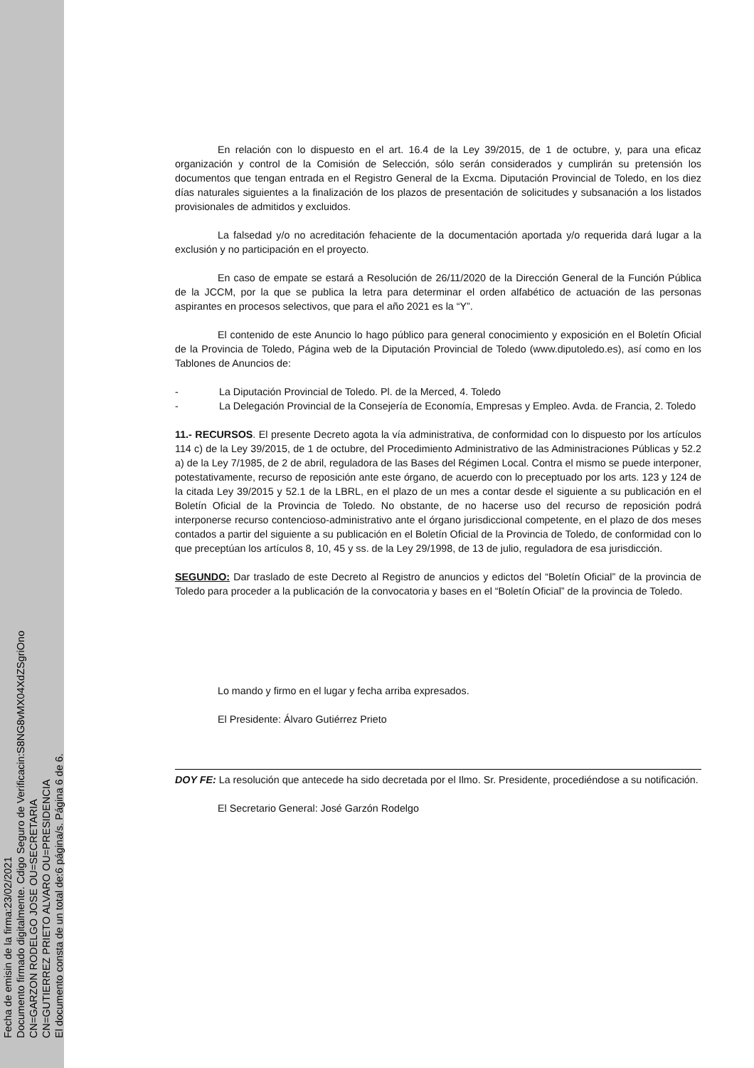Fecha de emisin de la firma:23/02/2021
Documento firmado digitalmente. Cdigo Seguro de Verificacin:S8NG8vMX04XdZSgriOno
CN=GARZON RODELGO JOSE OU=SECRETARIA
CN=GUTIERREZ PRIETO ALVARO OU=PRESIDENCIA
El documento consta de un total de:6 página/s. Página 6 de 6.
En relación con lo dispuesto en el art. 16.4 de la Ley 39/2015, de 1 de octubre, y, para una eficaz organización y control de la Comisión de Selección, sólo serán considerados y cumplirán su pretensión los documentos que tengan entrada en el Registro General de la Excma. Diputación Provincial de Toledo, en los diez días naturales siguientes a la finalización de los plazos de presentación de solicitudes y subsanación a los listados provisionales de admitidos y excluidos.
La falsedad y/o no acreditación fehaciente de la documentación aportada y/o requerida dará lugar a la exclusión y no participación en el proyecto.
En caso de empate se estará a Resolución de 26/11/2020 de la Dirección General de la Función Pública de la JCCM, por la que se publica la letra para determinar el orden alfabético de actuación de las personas aspirantes en procesos selectivos, que para el año 2021 es la “Y”.
El contenido de este Anuncio lo hago público para general conocimiento y exposición en el Boletín Oficial de la Provincia de Toledo, Página web de la Diputación Provincial de Toledo (www.diputoledo.es), así como en los Tablones de Anuncios de:
- La Diputación Provincial de Toledo. Pl. de la Merced, 4. Toledo
- La Delegación Provincial de la Consejería de Economía, Empresas y Empleo. Avda. de Francia, 2. Toledo
11.- RECURSOS. El presente Decreto agota la vía administrativa, de conformidad con lo dispuesto por los artículos 114 c) de la Ley 39/2015, de 1 de octubre, del Procedimiento Administrativo de las Administraciones Públicas y 52.2 a) de la Ley 7/1985, de 2 de abril, reguladora de las Bases del Régimen Local. Contra el mismo se puede interponer, potestativamente, recurso de reposición ante este órgano, de acuerdo con lo preceptuado por los arts. 123 y 124 de la citada Ley 39/2015 y 52.1 de la LBRL, en el plazo de un mes a contar desde el siguiente a su publicación en el Boletín Oficial de la Provincia de Toledo. No obstante, de no hacerse uso del recurso de reposición podrá interponerse recurso contencioso-administrativo ante el órgano jurisdiccional competente, en el plazo de dos meses contados a partir del siguiente a su publicación en el Boletín Oficial de la Provincia de Toledo, de conformidad con lo que preceptúan los artículos 8, 10, 45 y ss. de la Ley 29/1998, de 13 de julio, reguladora de esa jurisdicción.
SEGUNDO: Dar traslado de este Decreto al Registro de anuncios y edictos del “Boletín Oficial” de la provincia de Toledo para proceder a la publicación de la convocatoria y bases en el “Boletín Oficial” de la provincia de Toledo.
Lo mando y firmo en el lugar y fecha arriba expresados.
El Presidente: Álvaro Gutiérrez Prieto
DOY FE: La resolución que antecede ha sido decretada por el Ilmo. Sr. Presidente, procediéndose a su notificación.
El Secretario General: José Garzón Rodelgo